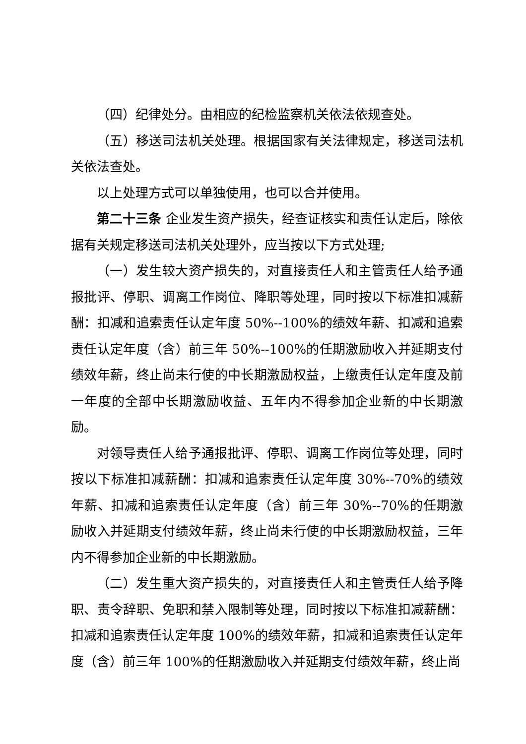（四）纪律处分。由相应的纪检监察机关依法依规查处。
（五）移送司法机关处理。根据国家有关法律规定，移送司法机关依法查处。
以上处理方式可以单独使用，也可以合并使用。
第二十三条 企业发生资产损失，经查证核实和责任认定后，除依据有关规定移送司法机关处理外，应当按以下方式处理;
（一）发生较大资产损失的，对直接责任人和主管责任人给予通报批评、停职、调离工作岗位、降职等处理，同时按以下标准扣减薪酬：扣减和追索责任认定年度 50%--100%的绩效年薪、扣减和追索责任认定年度（含）前三年 50%--100%的任期激励收入并延期支付绩效年薪，终止尚未行使的中长期激励权益，上缴责任认定年度及前一年度的全部中长期激励收益、五年内不得参加企业新的中长期激励。
对领导责任人给予通报批评、停职、调离工作岗位等处理，同时按以下标准扣减薪酬：扣减和追索责任认定年度 30%--70%的绩效年薪、扣减和追索责任认定年度（含）前三年 30%--70%的任期激励收入并延期支付绩效年薪，终止尚未行使的中长期激励权益，三年内不得参加企业新的中长期激励。
（二）发生重大资产损失的，对直接责任人和主管责任人给予降职、责令辞职、免职和禁入限制等处理，同时按以下标准扣减薪酬：扣减和追索责任认定年度 100%的绩效年薪，扣减和追索责任认定年度（含）前三年 100%的任期激励收入并延期支付绩效年薪，终止尚